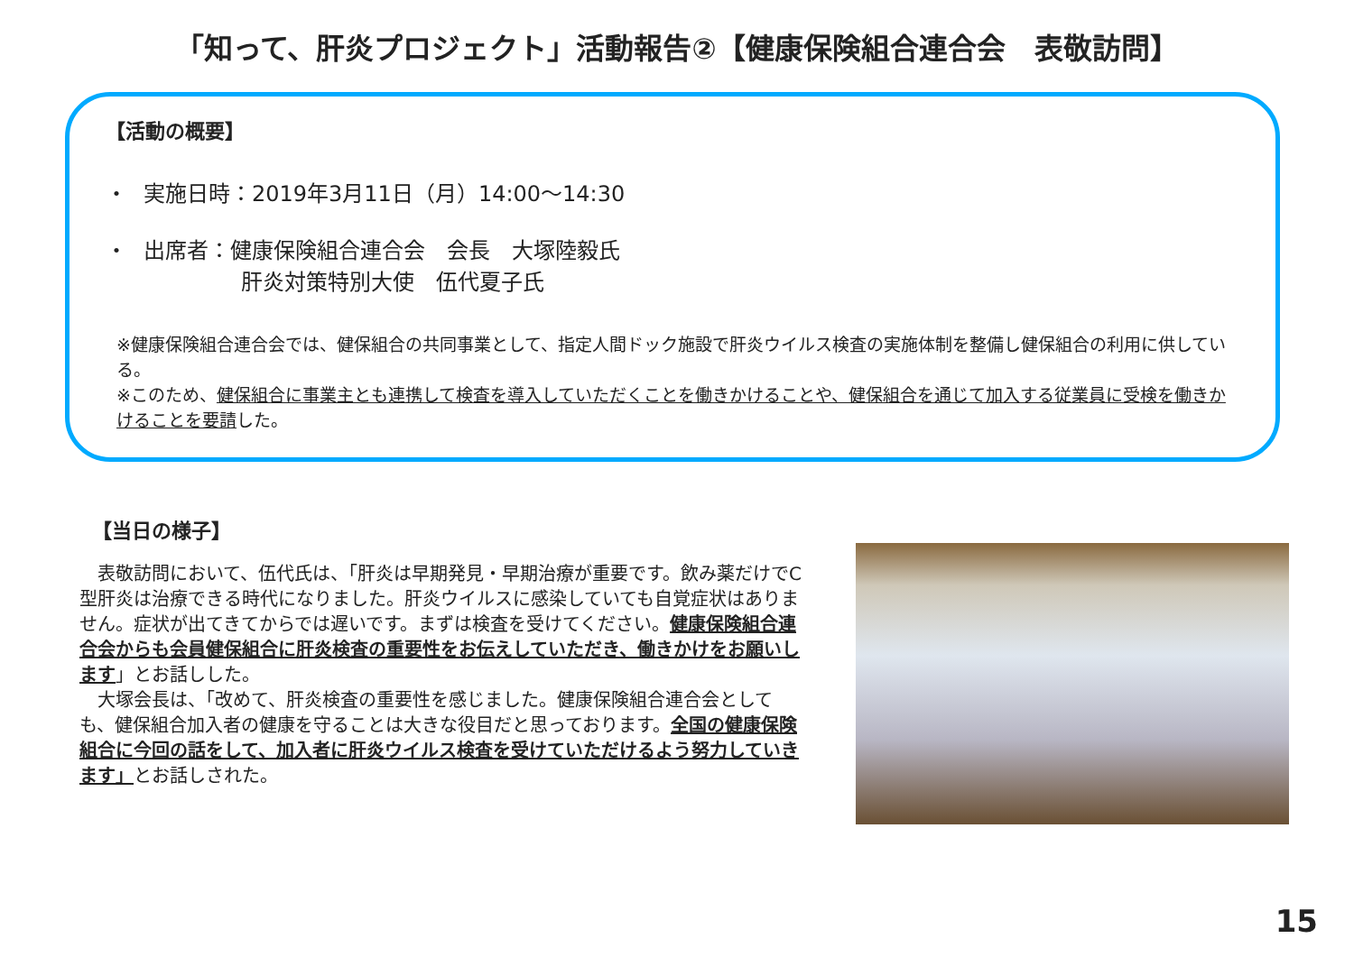「知って、肝炎プロジェクト」活動報告②【健康保険組合連合会　表敬訪問】
【活動の概要】
・ 実施日時：2019年3月11日（月）14:00～14:30
・ 出席者：健康保険組合連合会　会長　大塚陸毅氏
肝炎対策特別大使　伍代夏子氏
※健康保険組合連合会では、健保組合の共同事業として、指定人間ドック施設で肝炎ウイルス検査の実施体制を整備し健保組合の利用に供している。
※このため、健保組合に事業主とも連携して検査を導入していただくことを働きかけることや、健保組合を通じて加入する従業員に受検を働きかけることを要請した。
【当日の様子】
　表敬訪問において、伍代氏は、「肝炎は早期発見・早期治療が重要です。飲み薬だけでC型肝炎は治療できる時代になりました。肝炎ウイルスに感染していても自覚症状はありません。症状が出てきてからでは遅いです。まずは検査を受けてください。健康保険組合連合会からも会員健保組合に肝炎検査の重要性をお伝えしていただき、働きかけをお願いします」とお話しした。
　大塚会長は、「改めて、肝炎検査の重要性を感じました。健康保険組合連合会としても、健保組合加入者の健康を守ることは大きな役目だと思っております。全国の健康保険組合に今回の話をして、加入者に肝炎ウイルス検査を受けていただけるよう努力していきます」とお話しされた。
15